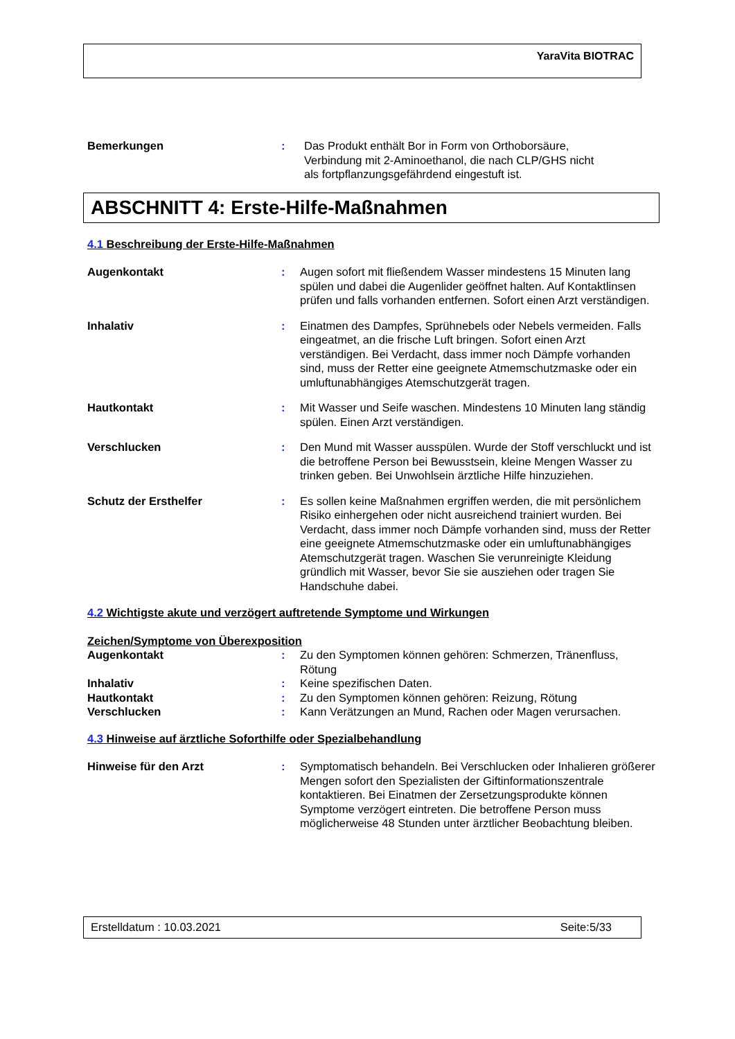YaraVita BIOTRAC
Bemerkungen : Das Produkt enthält Bor in Form von Orthoborsäure,
Verbindung mit 2-Aminoethanol, die nach CLP/GHS nicht
als fortpflanzungsgefährdend eingestuft ist.
ABSCHNITT 4: Erste-Hilfe-Maßnahmen
4.1 Beschreibung der Erste-Hilfe-Maßnahmen
Augenkontakt : Augen sofort mit fließendem Wasser mindestens 15 Minuten lang spülen und dabei die Augenlider geöffnet halten. Auf Kontaktlinsen prüfen und falls vorhanden entfernen. Sofort einen Arzt verständigen.
Inhalativ : Einatmen des Dampfes, Sprühnebels oder Nebels vermeiden. Falls eingeatmet, an die frische Luft bringen. Sofort einen Arzt verständigen. Bei Verdacht, dass immer noch Dämpfe vorhanden sind, muss der Retter eine geeignete Atmemschutzmaske oder ein umluftunabhängiges Atemschutzgerät tragen.
Hautkontakt : Mit Wasser und Seife waschen. Mindestens 10 Minuten lang ständig spülen. Einen Arzt verständigen.
Verschlucken : Den Mund mit Wasser ausspülen. Wurde der Stoff verschluckt und ist die betroffene Person bei Bewusstsein, kleine Mengen Wasser zu trinken geben. Bei Unwohlsein ärztliche Hilfe hinzuziehen.
Schutz der Ersthelfer : Es sollen keine Maßnahmen ergriffen werden, die mit persönlichem Risiko einhergehen oder nicht ausreichend trainiert wurden. Bei Verdacht, dass immer noch Dämpfe vorhanden sind, muss der Retter eine geeignete Atmemschutzmaske oder ein umluftunabhängiges Atemschutzgerät tragen. Waschen Sie verunreinigte Kleidung gründlich mit Wasser, bevor Sie sie ausziehen oder tragen Sie Handschuhe dabei.
4.2 Wichtigste akute und verzögert auftretende Symptome und Wirkungen
Zeichen/Symptome von Überexposition
Augenkontakt : Zu den Symptomen können gehören: Schmerzen, Tränenfluss, Rötung
Inhalativ : Keine spezifischen Daten.
Hautkontakt : Zu den Symptomen können gehören: Reizung, Rötung
Verschlucken : Kann Verätzungen an Mund, Rachen oder Magen verursachen.
4.3 Hinweise auf ärztliche Soforthilfe oder Spezialbehandlung
Hinweise für den Arzt : Symptomatisch behandeln. Bei Verschlucken oder Inhalieren größerer Mengen sofort den Spezialisten der Giftinformationszentrale kontaktieren. Bei Einatmen der Zersetzungsprodukte können Symptome verzögert eintreten. Die betroffene Person muss möglicherweise 48 Stunden unter ärztlicher Beobachtung bleiben.
Erstelldatum : 10.03.2021 Seite:5/33